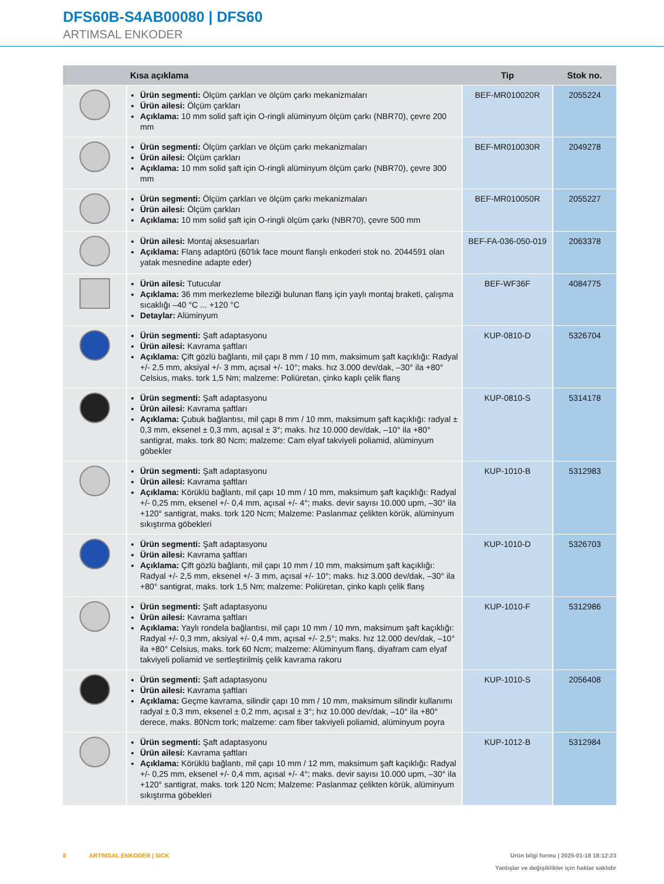DFS60B-S4AB00080 | DFS60
ARTIMSAL ENKODER
| | Kısa açıklama | Tip | Stok no. |
| --- | --- | --- | --- |
| | Ürün segmenti: Ölçüm çarkları ve ölçüm çarkı mekanizmaları Ürün ailesi: Ölçüm çarkları Açıklama: 10 mm solid şaft için O-ringli alüminyum ölçüm çarkı (NBR70), çevre 200 mm | BEF-MR010020R | 2055224 |
| | Ürün segmenti: Ölçüm çarkları ve ölçüm çarkı mekanizmaları Ürün ailesi: Ölçüm çarkları Açıklama: 10 mm solid şaft için O-ringli alüminyum ölçüm çarkı (NBR70), çevre 300 mm | BEF-MR010030R | 2049278 |
| | Ürün segmenti: Ölçüm çarkları ve ölçüm çarkı mekanizmaları Ürün ailesi: Ölçüm çarkları Açıklama: 10 mm solid şaft için O-ringli ölçüm çarkı (NBR70), çevre 500 mm | BEF-MR010050R | 2055227 |
| | Ürün ailesi: Montaj aksesuarları Açıklama: Flanş adaptörü (60'lık face mount flanşlı enkoderi stok no. 2044591 olan yatak mesnedine adapte eder) | BEF-FA-036-050-019 | 2063378 |
| | Ürün ailesi: Tutucular Açıklama: 36 mm merkezleme bileziği bulunan flanş için yaylı montaj braketi, çalışma sıcaklığı –40 °C ... +120 °C Detaylar: Alüminyum | BEF-WF36F | 4084775 |
| | Ürün segmenti: Şaft adaptasyonu Ürün ailesi: Kavrama şaftları Açıklama: Çift gözlü bağlantı, mil çapı 8 mm / 10 mm, maksimum şaft kaçıklığı: Radyal +/- 2,5 mm, aksiyal +/- 3 mm, açısal +/- 10°; maks. hız 3.000 dev/dak, –30° ila +80° Celsius, maks. tork 1,5 Nm; malzeme: Poliüretan, çinko kaplı çelik flanş | KUP-0810-D | 5326704 |
| | Ürün segmenti: Şaft adaptasyonu Ürün ailesi: Kavrama şaftları Açıklama: Çubuk bağlantısı, mil çapı 8 mm / 10 mm, maksimum şaft kaçıklığı: radyal ± 0,3 mm, eksenel ± 0,3 mm, açısal ± 3°; maks. hız 10.000 dev/dak, –10° ila +80° santigrat, maks. tork 80 Ncm; malzeme: Cam elyaf takviyeli poliamid, alüminyum göbekler | KUP-0810-S | 5314178 |
| | Ürün segmenti: Şaft adaptasyonu Ürün ailesi: Kavrama şaftları Açıklama: Körüklü bağlantı, mil çapı 10 mm / 10 mm, maksimum şaft kaçıklığı: Radyal +/- 0,25 mm, eksenel +/- 0,4 mm, açısal +/- 4°; maks. devir sayısı 10.000 upm, –30° ila +120° santigrat, maks. tork 120 Ncm; Malzeme: Paslanmaz çelikten körük, alüminyum sıkıştırma göbekleri | KUP-1010-B | 5312983 |
| | Ürün segmenti: Şaft adaptasyonu Ürün ailesi: Kavrama şaftları Açıklama: Çift gözlü bağlantı, mil çapı 10 mm / 10 mm, maksimum şaft kaçıklığı: Radyal +/- 2,5 mm, eksenel +/- 3 mm, açısal +/- 10°; maks. hız 3.000 dev/dak, –30° ila +80° santigrat, maks. tork 1,5 Nm; malzeme: Poliüretan, çinko kaplı çelik flanş | KUP-1010-D | 5326703 |
| | Ürün segmenti: Şaft adaptasyonu Ürün ailesi: Kavrama şaftları Açıklama: Yaylı rondela bağlantısı, mil çapı 10 mm / 10 mm, maksimum şaft kaçıklığı: Radyal +/- 0,3 mm, aksiyal +/- 0,4 mm, açısal +/- 2,5°; maks. hız 12.000 dev/dak, –10° ila +80° Celsius, maks. tork 60 Ncm; malzeme: Alüminyum flanş, diyafram cam elyaf takviyeli poliamid ve sertleştirilmiş çelik kavrama rakoru | KUP-1010-F | 5312986 |
| | Ürün segmenti: Şaft adaptasyonu Ürün ailesi: Kavrama şaftları Açıklama: Geçme kavrama, silindir çapı 10 mm / 10 mm, maksimum silindir kullanımı radyal ± 0,3 mm, eksenel ± 0,2 mm, açısal ± 3°; hız 10.000 dev/dak, –10° ila +80° derece, maks. 80Ncm tork; malzeme: cam fiber takviyeli poliamid, alüminyum poyra | KUP-1010-S | 2056408 |
| | Ürün segmenti: Şaft adaptasyonu Ürün ailesi: Kavrama şaftları Açıklama: Körüklü bağlantı, mil çapı 10 mm / 12 mm, maksimum şaft kaçıklığı: Radyal +/- 0,25 mm, eksenel +/- 0,4 mm, açısal +/- 4°; maks. devir sayısı 10.000 upm, –30° ila +120° santigrat, maks. tork 120 Ncm; Malzeme: Paslanmaz çelikten körük, alüminyum sıkıştırma göbekleri | KUP-1012-B | 5312984 |
8 ARTIMSAL ENKODER | SICK Ürün bilgi formu | 2025-01-18 18:12:23
Yanlışlar ve değişiklikler için haklar saklıdır